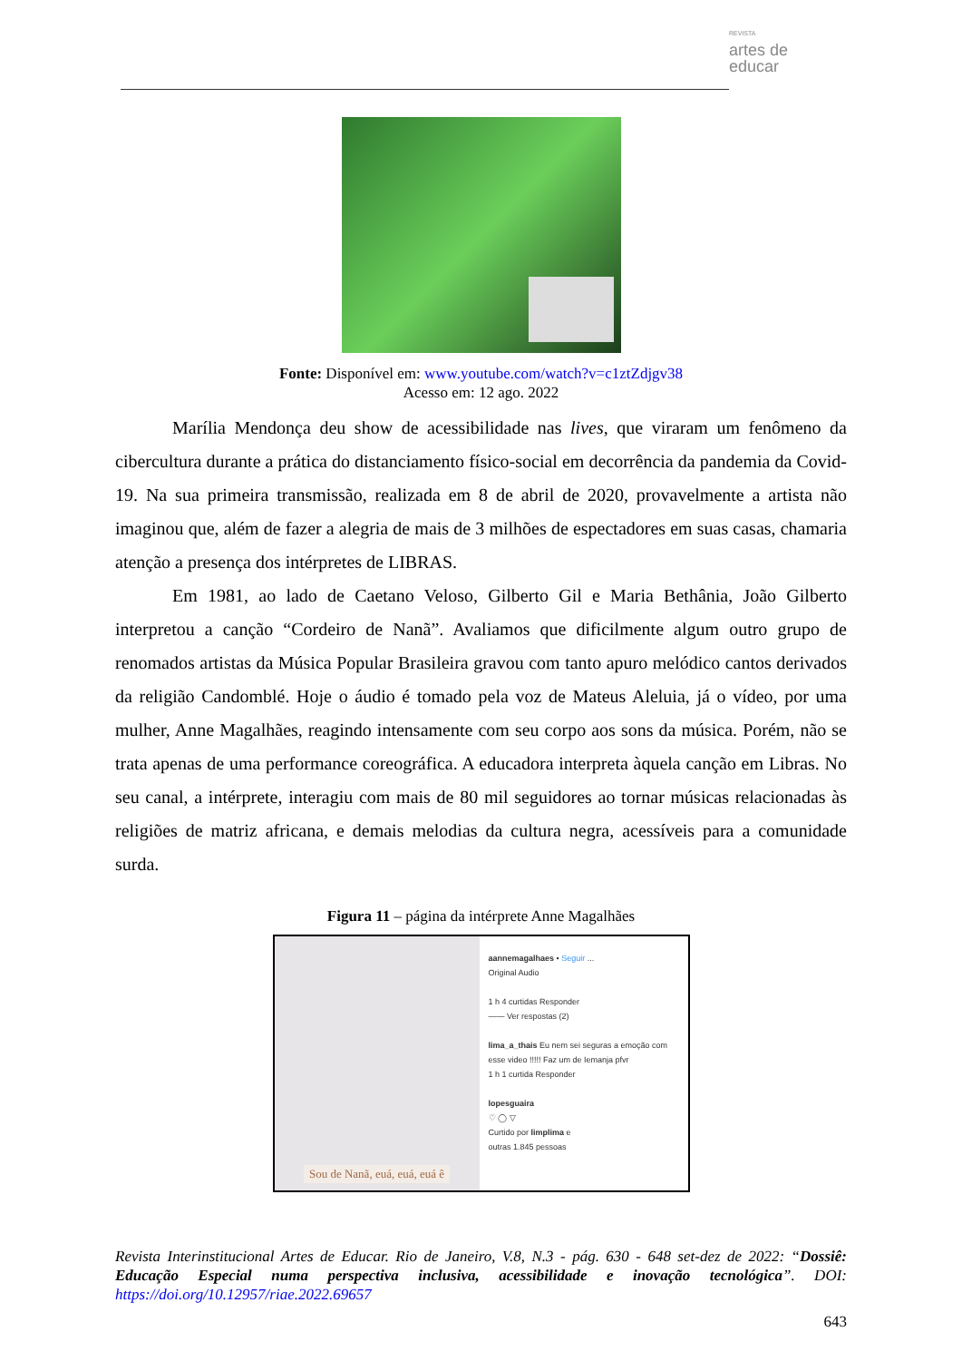REVISTA
artes de
educar
Fonte: Disponível em: www.youtube.com/watch?v=c1ztZdjgv38
Acesso em: 12 ago. 2022
Marília Mendonça deu show de acessibilidade nas lives, que viraram um fenômeno da cibercultura durante a prática do distanciamento físico-social em decorrência da pandemia da Covid-19. Na sua primeira transmissão, realizada em 8 de abril de 2020, provavelmente a artista não imaginou que, além de fazer a alegria de mais de 3 milhões de espectadores em suas casas, chamaria atenção a presença dos intérpretes de LIBRAS.
Em 1981, ao lado de Caetano Veloso, Gilberto Gil e Maria Bethânia, João Gilberto interpretou a canção “Cordeiro de Nanã”. Avaliamos que dificilmente algum outro grupo de renomados artistas da Música Popular Brasileira gravou com tanto apuro melódico cantos derivados da religião Candomblé. Hoje o áudio é tomado pela voz de Mateus Aleluia, já o vídeo, por uma mulher, Anne Magalhães, reagindo intensamente com seu corpo aos sons da música. Porém, não se trata apenas de uma performance coreográfica. A educadora interpreta àquela canção em Libras. No seu canal, a intérprete, interagiu com mais de 80 mil seguidores ao tornar músicas relacionadas às religiões de matriz africana, e demais melodias da cultura negra, acessíveis para a comunidade surda.
Figura 11 – página da intérprete Anne Magalhães
Sou de Nanã, euá, euá, euá ê
aannemagalhaes • Seguir ...
Original Audio
1 h 4 curtidas Responder
—— Ver respostas (2)
lima_a_thais Eu nem sei seguras a emoção com esse video !!!!! Faz um de Iemanja pfvr
1 h 1 curtida Responder
lopesguaira
♡ ◯ ▽
Curtido por limplima e
outras 1.845 pessoas
Revista Interinstitucional Artes de Educar. Rio de Janeiro, V.8, N.3 - pág. 630 - 648 set-dez de 2022: “Dossiê: Educação Especial numa perspectiva inclusiva, acessibilidade e inovação tecnológica”. DOI: https://doi.org/10.12957/riae.2022.69657
643